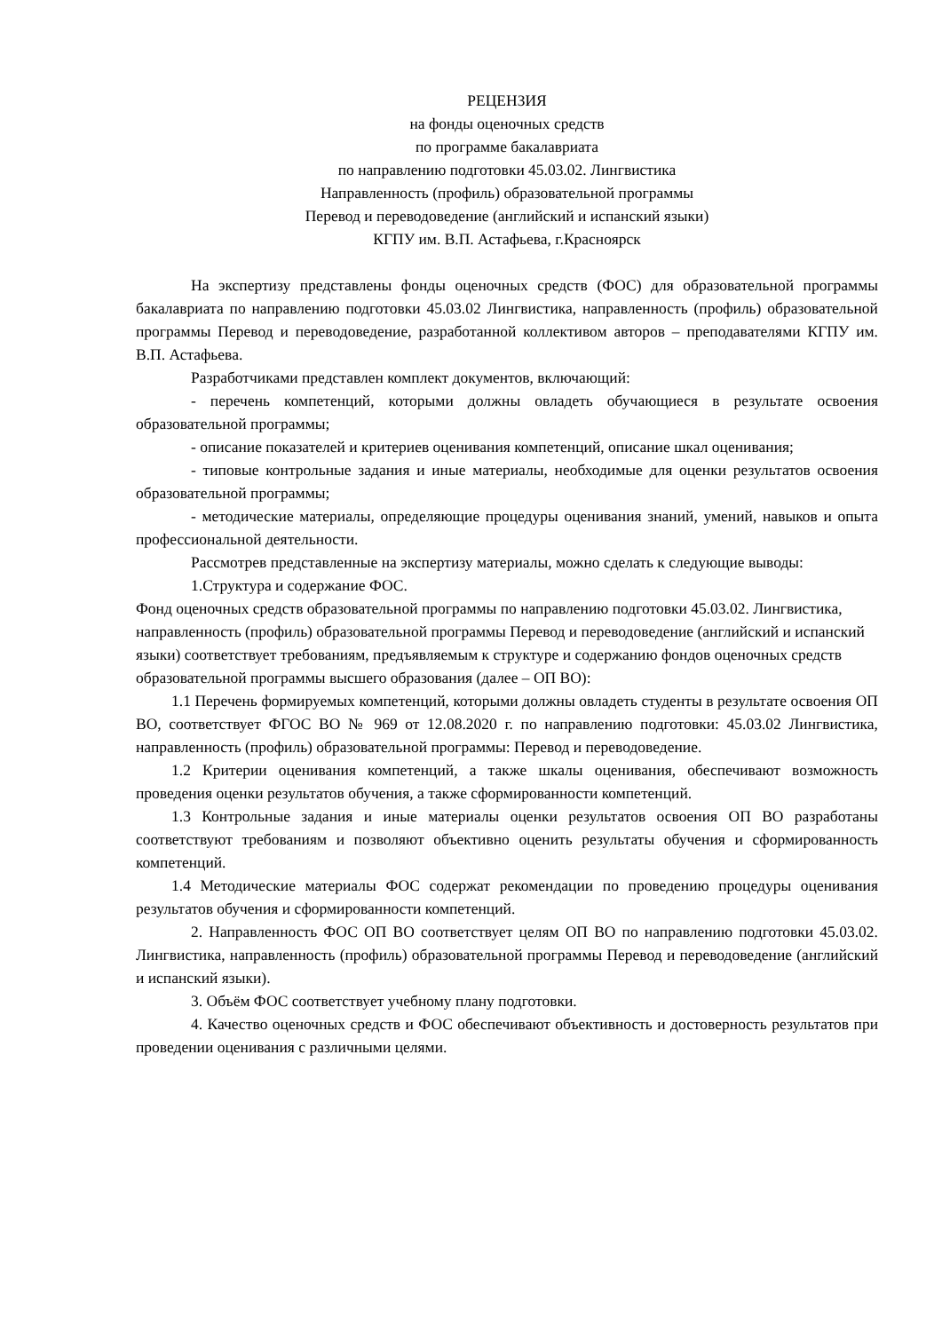РЕЦЕНЗИЯ
на фонды оценочных средств
по программе бакалавриата
по направлению подготовки 45.03.02. Лингвистика
Направленность (профиль) образовательной программы
Перевод и переводоведение (английский и испанский языки)
КГПУ им. В.П. Астафьева, г.Красноярск
На экспертизу представлены фонды оценочных средств (ФОС) для образовательной программы бакалавриата по направлению подготовки 45.03.02 Лингвистика, направленность (профиль) образовательной программы Перевод и переводоведение, разработанной коллективом авторов – преподавателями КГПУ им. В.П. Астафьева.
Разработчиками представлен комплект документов, включающий:
- перечень компетенций, которыми должны овладеть обучающиеся в результате освоения образовательной программы;
- описание показателей и критериев оценивания компетенций, описание шкал оценивания;
- типовые контрольные задания и иные материалы, необходимые для оценки результатов освоения образовательной программы;
- методические материалы, определяющие процедуры оценивания знаний, умений, навыков и опыта профессиональной деятельности.
Рассмотрев представленные на экспертизу материалы, можно сделать к следующие выводы:
1.Структура и содержание ФОС.
Фонд оценочных средств образовательной программы по направлению подготовки 45.03.02. Лингвистика, направленность (профиль) образовательной программы Перевод и переводоведение (английский и испанский языки) соответствует требованиям, предъявляемым к структуре и содержанию фондов оценочных средств образовательной программы высшего образования (далее – ОП ВО):
1.1 Перечень формируемых компетенций, которыми должны овладеть студенты в результате освоения ОП ВО, соответствует ФГОС ВО № 969 от 12.08.2020 г. по направлению подготовки: 45.03.02 Лингвистика, направленность (профиль) образовательной программы: Перевод и переводоведение.
1.2 Критерии оценивания компетенций, а также шкалы оценивания, обеспечивают возможность проведения оценки результатов обучения, а также сформированности компетенций.
1.3 Контрольные задания и иные материалы оценки результатов освоения ОП ВО разработаны соответствуют требованиям и позволяют объективно оценить результаты обучения и сформированность компетенций.
1.4 Методические материалы ФОС содержат рекомендации по проведению процедуры оценивания результатов обучения и сформированности компетенций.
2. Направленность ФОС ОП ВО соответствует целям ОП ВО по направлению подготовки 45.03.02. Лингвистика, направленность (профиль) образовательной программы Перевод и переводоведение (английский и испанский языки).
3. Объём ФОС соответствует учебному плану подготовки.
4. Качество оценочных средств и ФОС обеспечивают объективность и достоверность результатов при проведении оценивания с различными целями.